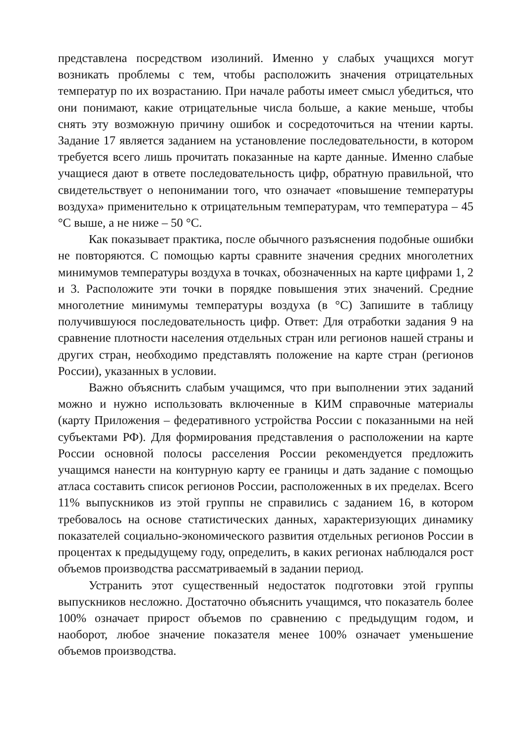представлена посредством изолиний. Именно у слабых учащихся могут возникать проблемы с тем, чтобы расположить значения отрицательных температур по их возрастанию. При начале работы имеет смысл убедиться, что они понимают, какие отрицательные числа больше, а какие меньше, чтобы снять эту возможную причину ошибок и сосредоточиться на чтении карты. Задание 17 является заданием на установление последовательности, в котором требуется всего лишь прочитать показанные на карте данные. Именно слабые учащиеся дают в ответе последовательность цифр, обратную правильной, что свидетельствует о непонимании того, что означает «повышение температуры воздуха» применительно к отрицательным температурам, что температура – 45 °С выше, а не ниже – 50 °С.
Как показывает практика, после обычного разъяснения подобные ошибки не повторяются. С помощью карты сравните значения средних многолетних минимумов температуры воздуха в точках, обозначенных на карте цифрами 1, 2 и 3. Расположите эти точки в порядке повышения этих значений. Средние многолетние минимумы температуры воздуха (в °C) Запишите в таблицу получившуюся последовательность цифр. Ответ: Для отработки задания 9 на сравнение плотности населения отдельных стран или регионов нашей страны и других стран, необходимо представлять положение на карте стран (регионов России), указанных в условии.
Важно объяснить слабым учащимся, что при выполнении этих заданий можно и нужно использовать включенные в КИМ справочные материалы (карту Приложения – федеративного устройства России с показанными на ней субъектами РФ). Для формирования представления о расположении на карте России основной полосы расселения России рекомендуется предложить учащимся нанести на контурную карту ее границы и дать задание с помощью атласа составить список регионов России, расположенных в их пределах. Всего 11% выпускников из этой группы не справились с заданием 16, в котором требовалось на основе статистических данных, характеризующих динамику показателей социально-экономического развития отдельных регионов России в процентах к предыдущему году, определить, в каких регионах наблюдался рост объемов производства рассматриваемый в задании период.
Устранить этот существенный недостаток подготовки этой группы выпускников несложно. Достаточно объяснить учащимся, что показатель более 100% означает прирост объемов по сравнению с предыдущим годом, и наоборот, любое значение показателя менее 100% означает уменьшение объемов производства.